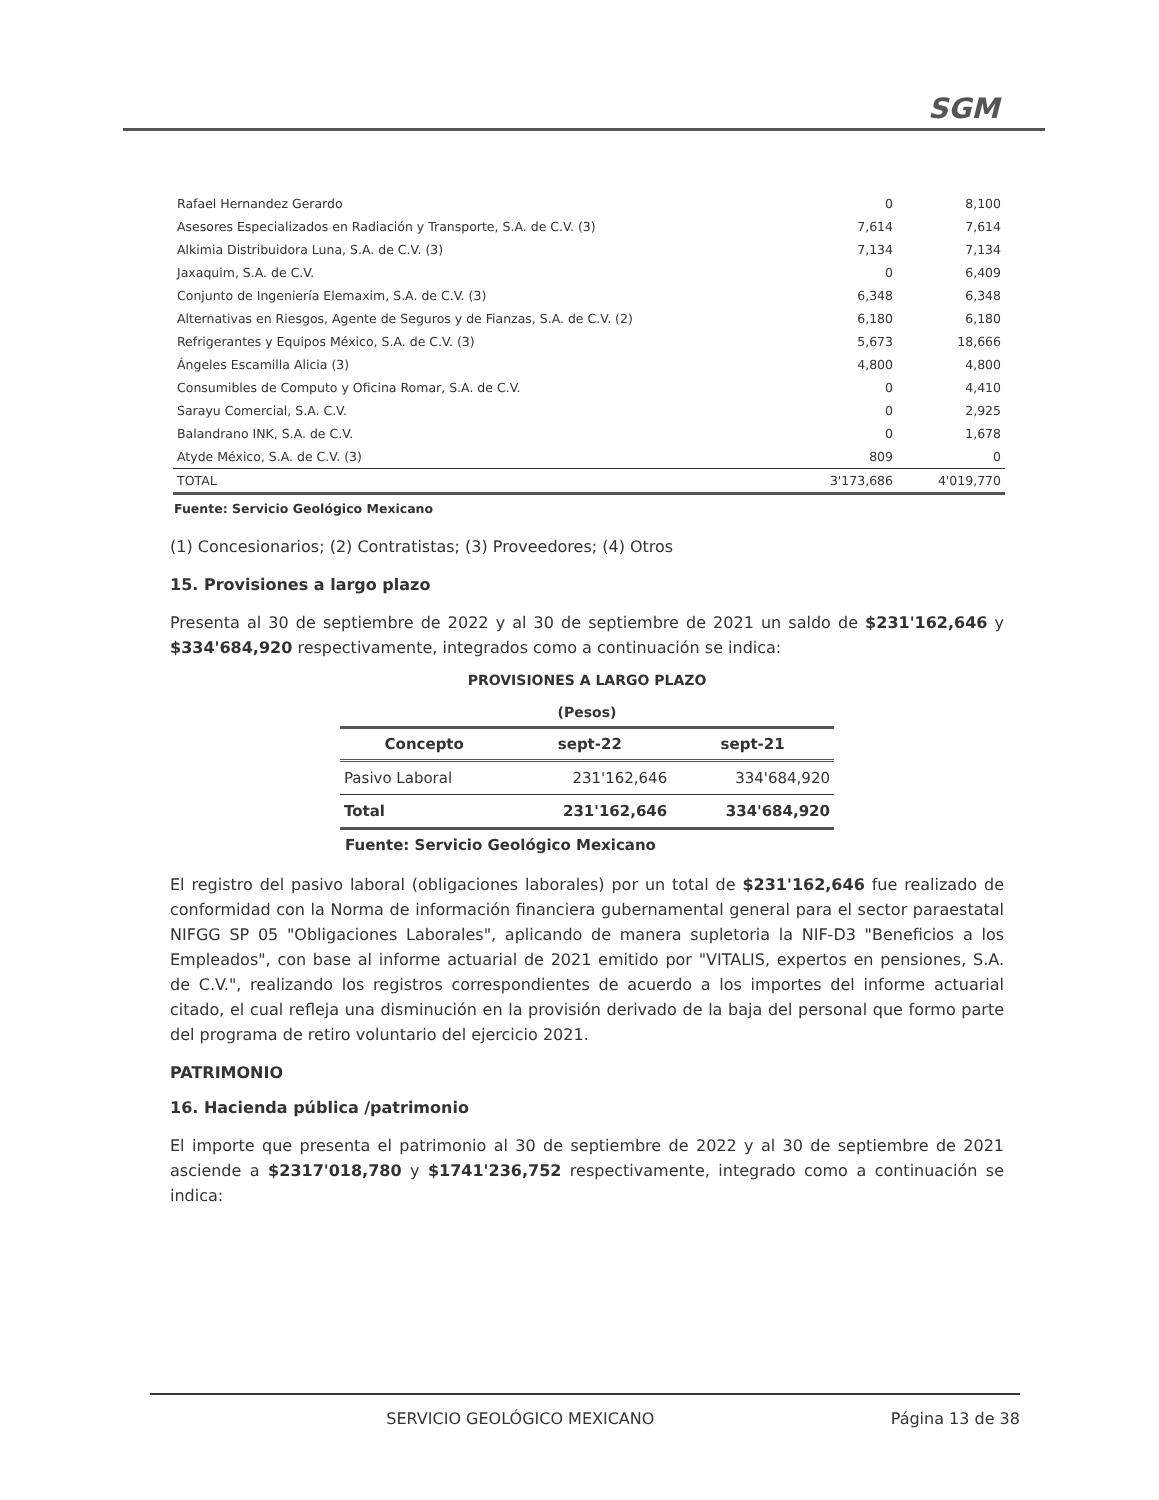SGM
| Rafael Hernandez Gerardo | 0 | 8,100 |
| Asesores Especializados en Radiación y Transporte, S.A. de C.V. (3) | 7,614 | 7,614 |
| Alkimia Distribuidora Luna, S.A. de C.V. (3) | 7,134 | 7,134 |
| Jaxaquim, S.A. de C.V. | 0 | 6,409 |
| Conjunto de Ingeniería Elemaxim, S.A. de C.V. (3) | 6,348 | 6,348 |
| Alternativas en Riesgos, Agente de Seguros y de Fianzas, S.A. de C.V. (2) | 6,180 | 6,180 |
| Refrigerantes y Equipos México, S.A. de C.V. (3) | 5,673 | 18,666 |
| Ángeles Escamilla Alicia (3) | 4,800 | 4,800 |
| Consumibles de Computo y Oficina Romar, S.A. de C.V. | 0 | 4,410 |
| Sarayu Comercial, S.A. C.V. | 0 | 2,925 |
| Balandrano INK, S.A. de C.V. | 0 | 1,678 |
| Atyde México, S.A. de C.V. (3) | 809 | 0 |
| TOTAL | 3'173,686 | 4'019,770 |
Fuente: Servicio Geológico Mexicano
(1) Concesionarios; (2) Contratistas; (3) Proveedores; (4) Otros
15. Provisiones a largo plazo
Presenta al 30 de septiembre de 2022 y al 30 de septiembre de 2021 un saldo de $231'162,646 y $334'684,920 respectivamente, integrados como a continuación se indica:
PROVISIONES A LARGO PLAZO
(Pesos)
| Concepto | sept-22 | sept-21 |
| --- | --- | --- |
| Pasivo Laboral | 231'162,646 | 334'684,920 |
| Total | 231'162,646 | 334'684,920 |
Fuente: Servicio Geológico Mexicano
El registro del pasivo laboral (obligaciones laborales) por un total de $231'162,646 fue realizado de conformidad con la Norma de información financiera gubernamental general para el sector paraestatal NIFGG SP 05 "Obligaciones Laborales", aplicando de manera supletoria la NIF-D3 "Beneficios a los Empleados", con base al informe actuarial de 2021 emitido por "VITALIS, expertos en pensiones, S.A. de C.V.", realizando los registros correspondientes de acuerdo a los importes del informe actuarial citado, el cual refleja una disminución en la provisión derivado de la baja del personal que formo parte del programa de retiro voluntario del ejercicio 2021.
PATRIMONIO
16. Hacienda pública /patrimonio
El importe que presenta el patrimonio al 30 de septiembre de 2022 y al 30 de septiembre de 2021 asciende a $2317'018,780 y $1741'236,752 respectivamente, integrado como a continuación se indica:
SERVICIO GEOLÓGICO MEXICANO Página 13 de 38